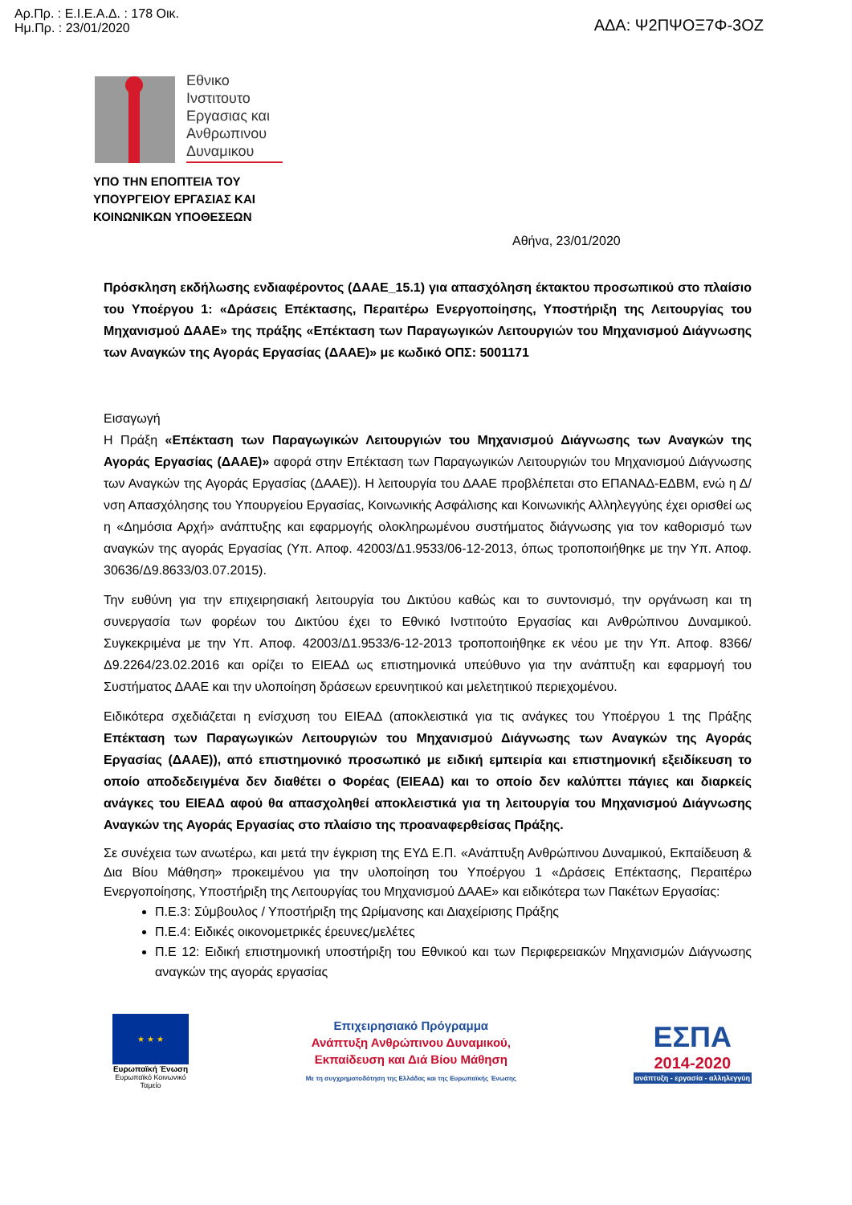Αρ.Πρ. : Ε.Ι.Ε.Α.Δ. : 178 Οικ.
Ημ.Πρ. : 23/01/2020
ΑΔΑ: Ψ2ΠΨΟΞ7Φ-3ΟΖ
Εθνικο Ινστιτουτο Εργασιας και Ανθρωπινου Δυναμικου
ΥΠΟ ΤΗΝ ΕΠΟΠΤΕΙΑ ΤΟΥ
ΥΠΟΥΡΓΕΙΟΥ ΕΡΓΑΣΙΑΣ ΚΑΙ
ΚΟΙΝΩΝΙΚΩΝ ΥΠΟΘΕΣΕΩΝ
Αθήνα, 23/01/2020
Πρόσκληση εκδήλωσης ενδιαφέροντος (ΔΑΑΕ_15.1) για απασχόληση έκτακτου προσωπικού στο πλαίσιο του Υποέργου 1: «Δράσεις Επέκτασης, Περαιτέρω Ενεργοποίησης, Υποστήριξη της Λειτουργίας του Μηχανισμού ΔΑΑΕ» της πράξης «Επέκταση των Παραγωγικών Λειτουργιών του Μηχανισμού Διάγνωσης των Αναγκών της Αγοράς Εργασίας (ΔΑΑΕ)» με κωδικό ΟΠΣ: 5001171
Εισαγωγή
Η Πράξη «Επέκταση των Παραγωγικών Λειτουργιών του Μηχανισμού Διάγνωσης των Αναγκών της Αγοράς Εργασίας (ΔΑΑΕ)» αφορά στην Επέκταση των Παραγωγικών Λειτουργιών του Μηχανισμού Διάγνωσης των Αναγκών της Αγοράς Εργασίας (ΔΑΑΕ)). Η λειτουργία του ΔΑΑΕ προβλέπεται στο ΕΠΑΝΑΔ-ΕΔΒΜ, ενώ η Δ/νση Απασχόλησης του Υπουργείου Εργασίας, Κοινωνικής Ασφάλισης και Κοινωνικής Αλληλεγγύης έχει ορισθεί ως η «Δημόσια Αρχή» ανάπτυξης και εφαρμογής ολοκληρωμένου συστήματος διάγνωσης για τον καθορισμό των αναγκών της αγοράς Εργασίας (Υπ. Αποφ. 42003/Δ1.9533/06-12-2013, όπως τροποποιήθηκε με την Υπ. Αποφ. 30636/Δ9.8633/03.07.2015).
Την ευθύνη για την επιχειρησιακή λειτουργία του Δικτύου καθώς και το συντονισμό, την οργάνωση και τη συνεργασία των φορέων του Δικτύου έχει το Εθνικό Ινστιτούτο Εργασίας και Ανθρώπινου Δυναμικού. Συγκεκριμένα με την Υπ. Αποφ. 42003/Δ1.9533/6-12-2013 τροποποιήθηκε εκ νέου με την Υπ. Αποφ. 8366/Δ9.2264/23.02.2016 και ορίζει το ΕΙΕΑΔ ως επιστημονικά υπεύθυνο για την ανάπτυξη και εφαρμογή του Συστήματος ΔΑΑΕ και την υλοποίηση δράσεων ερευνητικού και μελετητικού περιεχομένου.
Ειδικότερα σχεδιάζεται η ενίσχυση του ΕΙΕΑΔ (αποκλειστικά για τις ανάγκες του Υποέργου 1 της Πράξης Επέκταση των Παραγωγικών Λειτουργιών του Μηχανισμού Διάγνωσης των Αναγκών της Αγοράς Εργασίας (ΔΑΑΕ)), από επιστημονικό προσωπικό με ειδική εμπειρία και επιστημονική εξειδίκευση το οποίο αποδεδειγμένα δεν διαθέτει ο Φορέας (ΕΙΕΑΔ) και το οποίο δεν καλύπτει πάγιες και διαρκείς ανάγκες του ΕΙΕΑΔ αφού θα απασχοληθεί αποκλειστικά για τη λειτουργία του Μηχανισμού Διάγνωσης Αναγκών της Αγοράς Εργασίας στο πλαίσιο της προαναφερθείσας Πράξης.
Σε συνέχεια των ανωτέρω, και μετά την έγκριση της ΕΥΔ Ε.Π. «Ανάπτυξη Ανθρώπινου Δυναμικού, Εκπαίδευση & Δια Βίου Μάθηση» προκειμένου για την υλοποίηση του Υποέργου 1 «Δράσεις Επέκτασης, Περαιτέρω Ενεργοποίησης, Υποστήριξη της Λειτουργίας του Μηχανισμού ΔΑΑΕ» και ειδικότερα των Πακέτων Εργασίας:
Π.Ε.3: Σύμβουλος / Υποστήριξη της Ωρίμανσης και Διαχείρισης Πράξης
Π.Ε.4: Ειδικές οικονομετρικές έρευνες/μελέτες
Π.Ε 12: Ειδική επιστημονική υποστήριξη του Εθνικού και των Περιφερειακών Μηχανισμών Διάγνωσης αναγκών της αγοράς εργασίας
★ ★ ★
Ευρωπαϊκή Ένωση
Ευρωπαϊκό Κοινωνικό Ταμείο
Επιχειρησιακό Πρόγραμμα
Ανάπτυξη Ανθρώπινου Δυναμικού,
Εκπαίδευση και Διά Βίου Μάθηση
Με τη συγχρηματοδότηση της Ελλάδας και της Ευρωπαϊκής Ένωσης
ΕΣΠΑ
2014-2020
ανάπτυξη - εργασία - αλληλεγγύη